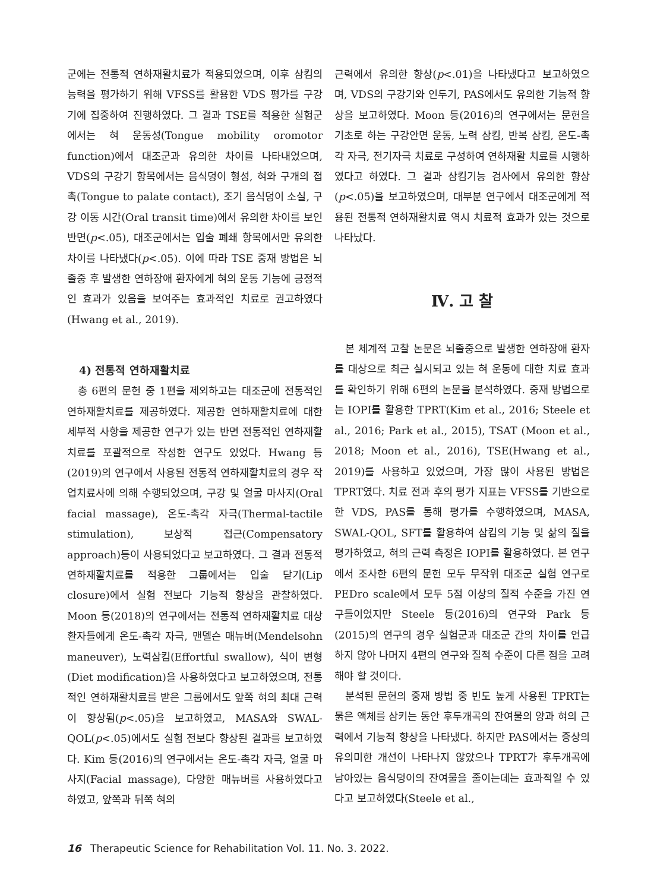군에는 전통적 연하재활치료가 적용되었으며, 이후 삼킴의 능력을 평가하기 위해 VFSS를 활용한 VDS 평가를 구강기에 집중하여 진행하였다. 그 결과 TSE를 적용한 실험군에서는 혀 운동성(Tongue mobility oromotor function)에서 대조군과 유의한 차이를 나타내었으며, VDS의 구강기 항목에서는 음식덩이 형성, 혀와 구개의 접촉(Tongue to palate contact), 조기 음식덩이 소실, 구강 이동 시간(Oral transit time)에서 유의한 차이를 보인 반면(p<.05), 대조군에서는 입술 폐쇄 항목에서만 유의한 차이를 나타냈다(p<.05). 이에 따라 TSE 중재 방법은 뇌졸중 후 발생한 연하장애 환자에게 혀의 운동 기능에 긍정적인 효과가 있음을 보여주는 효과적인 치료로 권고하였다(Hwang et al., 2019).
4) 전통적 연하재활치료
총 6편의 문헌 중 1편을 제외하고는 대조군에 전통적인 연하재활치료를 제공하였다. 제공한 연하재활치료에 대한 세부적 사항을 제공한 연구가 있는 반면 전통적인 연하재활치료를 포괄적으로 작성한 연구도 있었다. Hwang 등(2019)의 연구에서 사용된 전통적 연하재활치료의 경우 작업치료사에 의해 수행되었으며, 구강 및 얼굴 마사지(Oral facial massage), 온도-촉각 자극(Thermal-tactile stimulation), 보상적 접근(Compensatory approach)등이 사용되었다고 보고하였다. 그 결과 전통적 연하재활치료를 적용한 그룹에서는 입술 닫기(Lip closure)에서 실험 전보다 기능적 향상을 관찰하였다. Moon 등(2018)의 연구에서는 전통적 연하재활치료 대상 환자들에게 온도-촉각 자극, 맨델슨 매뉴버(Mendelsohn maneuver), 노력삼킴(Effortful swallow), 식이 변형(Diet modification)을 사용하였다고 보고하였으며, 전통적인 연하재활치료를 받은 그룹에서도 앞쪽 혀의 최대 근력이 향상됨(p<.05)을 보고하였고, MASA와 SWAL-QOL(p<.05)에서도 실험 전보다 향상된 결과를 보고하였다. Kim 등(2016)의 연구에서는 온도-촉각 자극, 얼굴 마사지(Facial massage), 다양한 매뉴버를 사용하였다고 하였고, 앞쪽과 뒤쪽 혀의
근력에서 유의한 향상(p<.01)을 나타냈다고 보고하였으며, VDS의 구강기와 인두기, PAS에서도 유의한 기능적 향상을 보고하였다. Moon 등(2016)의 연구에서는 문헌을 기초로 하는 구강안면 운동, 노력 삼킴, 반복 삼킴, 온도-촉각 자극, 전기자극 치료로 구성하여 연하재활 치료를 시행하였다고 하였다. 그 결과 삼킴기능 검사에서 유의한 향상(p<.05)을 보고하였으며, 대부분 연구에서 대조군에게 적용된 전통적 연하재활치료 역시 치료적 효과가 있는 것으로 나타났다.
Ⅳ. 고 찰
본 체계적 고찰 논문은 뇌졸중으로 발생한 연하장애 환자를 대상으로 최근 실시되고 있는 혀 운동에 대한 치료 효과를 확인하기 위해 6편의 논문을 분석하였다. 중재 방법으로는 IOPI를 활용한 TPRT(Kim et al., 2016; Steele et al., 2016; Park et al., 2015), TSAT (Moon et al., 2018; Moon et al., 2016), TSE(Hwang et al., 2019)를 사용하고 있었으며, 가장 많이 사용된 방법은 TPRT였다. 치료 전과 후의 평가 지표는 VFSS를 기반으로한 VDS, PAS를 통해 평가를 수행하였으며, MASA, SWAL-QOL, SFT를 활용하여 삼킴의 기능 및 삶의 질을 평가하였고, 혀의 근력 측정은 IOPI를 활용하였다. 본 연구에서 조사한 6편의 문헌 모두 무작위 대조군 실험 연구로 PEDro scale에서 모두 5점 이상의 질적 수준을 가진 연구들이었지만 Steele 등(2016)의 연구와 Park 등(2015)의 연구의 경우 실험군과 대조군 간의 차이를 언급하지 않아 나머지 4편의 연구와 질적 수준이 다른 점을 고려해야 할 것이다.
분석된 문헌의 중재 방법 중 빈도 높게 사용된 TPRT는 묽은 액체를 삼키는 동안 후두개곡의 잔여물의 양과 혀의 근력에서 기능적 향상을 나타냈다. 하지만 PAS에서는 증상의 유의미한 개선이 나타나지 않았으나 TPRT가 후두개곡에 남아있는 음식덩이의 잔여물을 줄이는데는 효과적일 수 있다고 보고하였다(Steele et al.,
16 Therapeutic Science for Rehabilitation Vol. 11. No. 3. 2022.